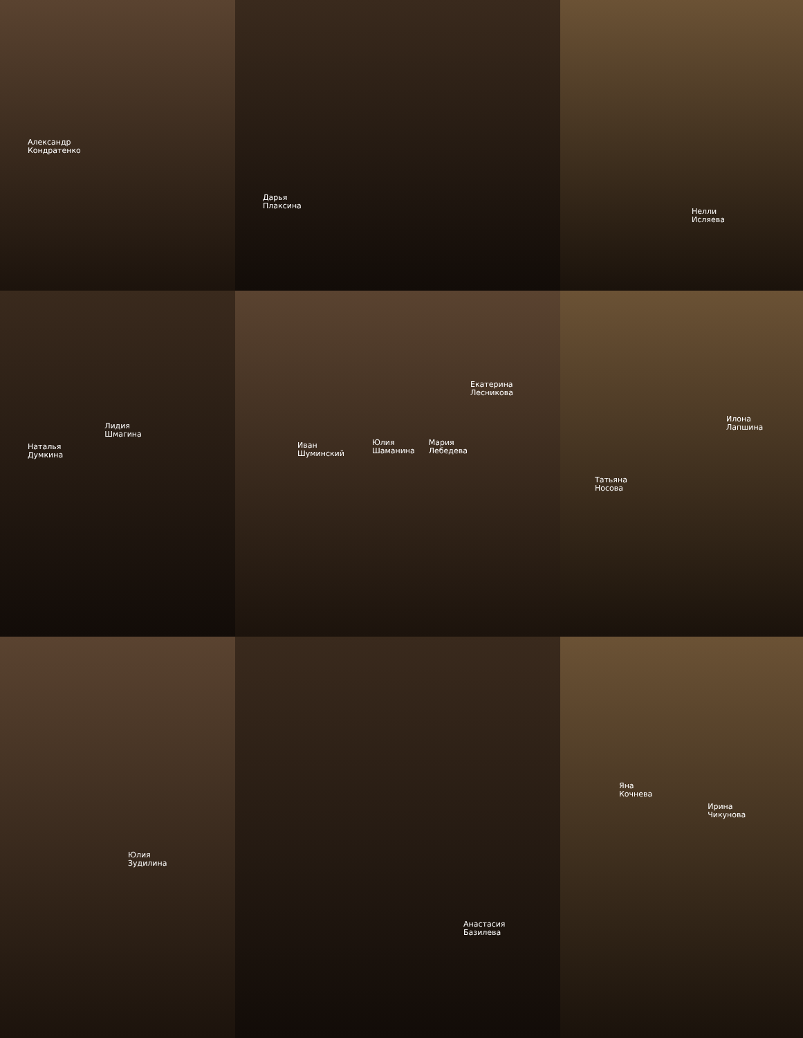Александр
Кондратенко
Дарья
Плаксина
Нелли
Исляева
Наталья
Думкина Лидия
Шмагина
Екатерина
Лесникова Иван
Шуминский Юлия
Шаманина Мария
Лебедева
Илона
Лапшина Татьяна
Носова
Юлия
Зудилина
Анастасия
Базилева
Яна
Кочнева Ирина
Чикунова